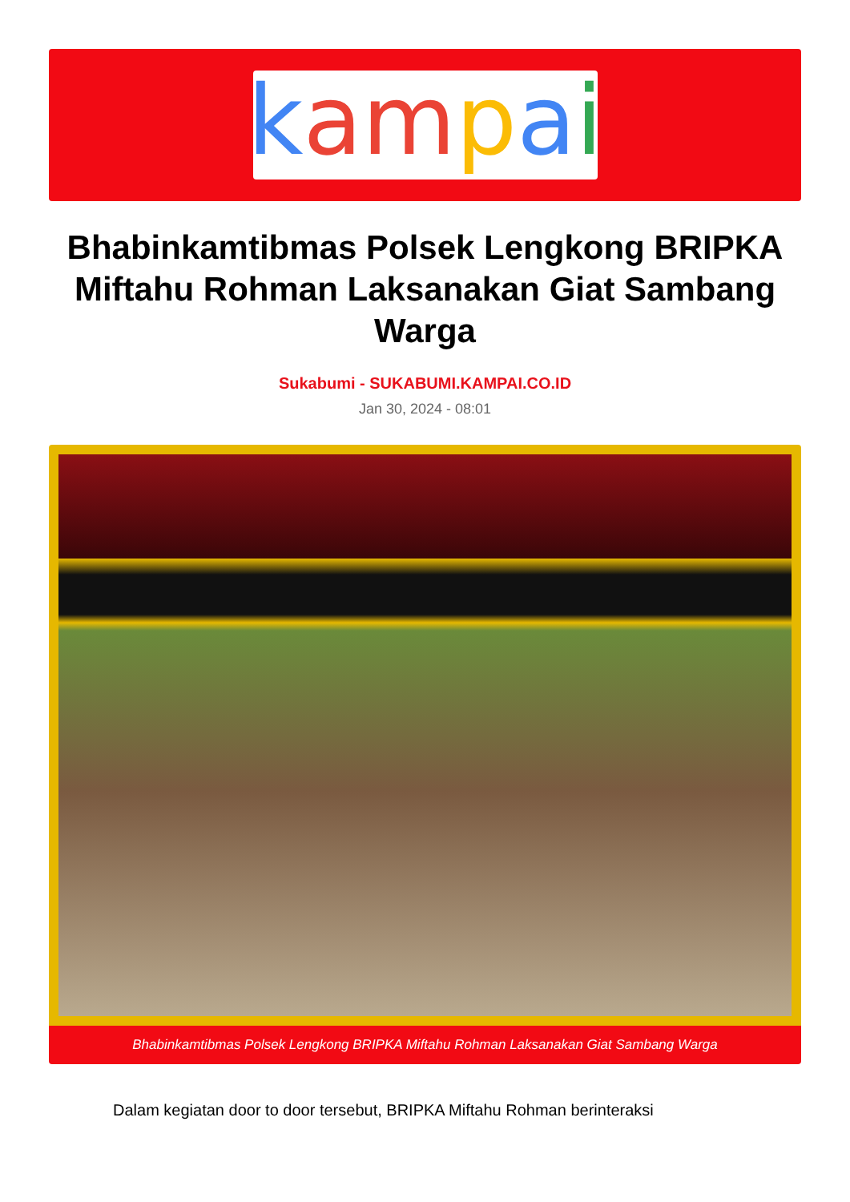kampai
Bhabinkamtibmas Polsek Lengkong BRIPKA Miftahu Rohman Laksanakan Giat Sambang Warga
Sukabumi - SUKABUMI.KAMPAI.CO.ID
Jan 30, 2024 - 08:01
Bhabinkamtibmas Polsek Lengkong BRIPKA Miftahu Rohman Laksanakan Giat Sambang Warga
Dalam kegiatan door to door tersebut, BRIPKA Miftahu Rohman berinteraksi